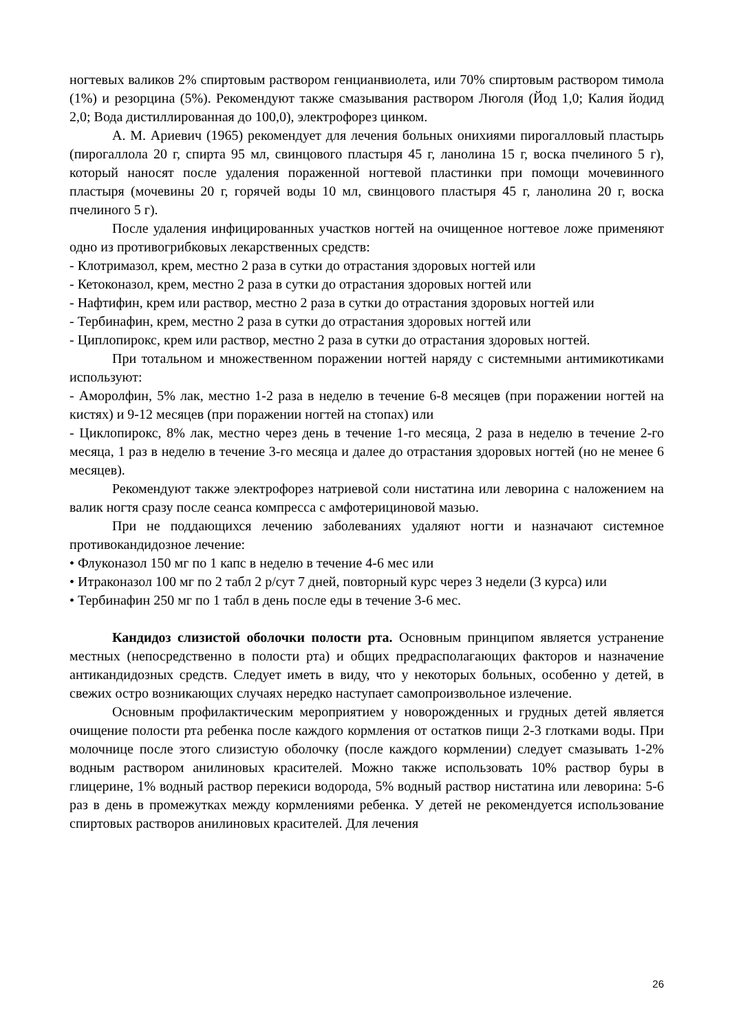ногтевых валиков 2% спиртовым раствором генцианвиолета, или 70% спиртовым раствором тимола (1%) и резорцина (5%). Рекомендуют также смазывания раствором Люголя (Йод 1,0; Калия йодид 2,0; Вода дистиллированная до 100,0), электрофорез цинком.
А. М. Ариевич (1965) рекомендует для лечения больных онихиями пирогалловый пластырь (пирогаллола 20 г, спирта 95 мл, свинцового пластыря 45 г, ланолина 15 г, воска пчелиного 5 г), который наносят после удаления пораженной ногтевой пластинки при помощи мочевинного пластыря (мочевины 20 г, горячей воды 10 мл, свинцового пластыря 45 г, ланолина 20 г, воска пчелиного 5 г).
После удаления инфицированных участков ногтей на очищенное ногтевое ложе применяют одно из противогрибковых лекарственных средств:
- Клотримазол, крем, местно 2 раза в сутки до отрастания здоровых ногтей или
- Кетоконазол, крем, местно 2 раза в сутки до отрастания здоровых ногтей или
- Нафтифин, крем или раствор, местно 2 раза в сутки до отрастания здоровых ногтей или
- Тербинафин, крем, местно 2 раза в сутки до отрастания здоровых ногтей или
- Циплопирокс, крем или раствор, местно 2 раза в сутки до отрастания здоровых ногтей.
При тотальном и множественном поражении ногтей наряду с системными антимикотиками используют:
- Аморолфин, 5% лак, местно 1-2 раза в неделю в течение 6-8 месяцев (при поражении ногтей на кистях) и 9-12 месяцев (при поражении ногтей на стопах) или
- Циклопирокс, 8% лак, местно через день в течение 1-го месяца, 2 раза в неделю в течение 2-го месяца, 1 раз в неделю в течение 3-го месяца и далее до отрастания здоровых ногтей (но не менее 6 месяцев).
Рекомендуют также электрофорез натриевой соли нистатина или леворина с наложением на валик ногтя сразу после сеанса компресса с амфотерициновой мазью.
При не поддающихся лечению заболеваниях удаляют ногти и назначают системное противокандидозное лечение:
• Флуконазол 150 мг по 1 капс в неделю в течение 4-6 мес или
• Итраконазол 100 мг по 2 табл 2 р/сут 7 дней, повторный курс через 3 недели (3 курса) или
• Тербинафин 250 мг по 1 табл в день после еды в течение 3-6 мес.
Кандидоз слизистой оболочки полости рта. Основным принципом является устранение местных (непосредственно в полости рта) и общих предрасполагающих факторов и назначение антикандидозных средств. Следует иметь в виду, что у некоторых больных, особенно у детей, в свежих остро возникающих случаях нередко наступает самопроизвольное излечение.
Основным профилактическим мероприятием у новорожденных и грудных детей является очищение полости рта ребенка после каждого кормления от остатков пищи 2-3 глотками воды. При молочнице после этого слизистую оболочку (после каждого кормлении) следует смазывать 1-2% водным раствором анилиновых красителей. Можно также использовать 10% раствор буры в глицерине, 1% водный раствор перекиси водорода, 5% водный раствор нистатина или леворина: 5-6 раз в день в промежутках между кормлениями ребенка. У детей не рекомендуется использование спиртовых растворов анилиновых красителей. Для лечения
26